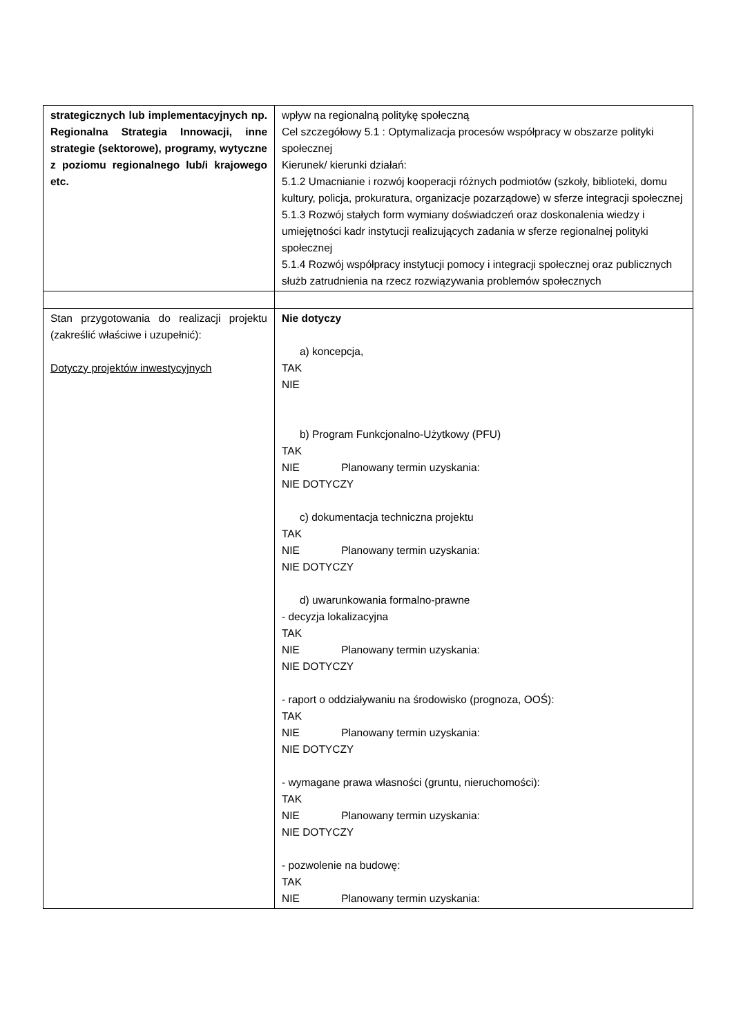| strategicznych lub implementacyjnych np. Regionalna Strategia Innowacji, inne strategie (sektorowe), programy, wytyczne z poziomu regionalnego lub/i krajowego etc. | wpływ na regionalną politykę społeczną Cel szczegółowy 5.1 : Optymalizacja procesów współpracy w obszarze polityki społecznej Kierunek/ kierunki działań: 5.1.2 Umacnianie i rozwój kooperacji różnych podmiotów (szkoły, biblioteki, domu kultury, policja, prokuratura, organizacje pozarządowe) w sferze integracji społecznej 5.1.3 Rozwój stałych form wymiany doświadczeń oraz doskonalenia wiedzy i umiejętności kadr instytucji realizujących zadania w sferze regionalnej polityki społecznej 5.1.4 Rozwój współpracy instytucji pomocy i integracji społecznej oraz publicznych służb zatrudnienia na rzecz rozwiązywania problemów społecznych |
| Stan przygotowania do realizacji projektu (zakreślić właściwe i uzupełnić): Dotyczy projektów inwestycyjnych | Nie dotyczy a) koncepcja, TAK NIE b) Program Funkcjonalno-Użytkowy (PFU) TAK NIE Planowany termin uzyskania: NIE DOTYCZY c) dokumentacja techniczna projektu TAK NIE Planowany termin uzyskania: NIE DOTYCZY d) uwarunkowania formalno-prawne - decyzja lokalizacyjna TAK NIE Planowany termin uzyskania: NIE DOTYCZY - raport o oddziaływaniu na środowisko (prognoza, OOŚ): TAK NIE Planowany termin uzyskania: NIE DOTYCZY - wymagane prawa własności (gruntu, nieruchomości): TAK NIE Planowany termin uzyskania: NIE DOTYCZY - pozwolenie na budowę: TAK NIE Planowany termin uzyskania: |